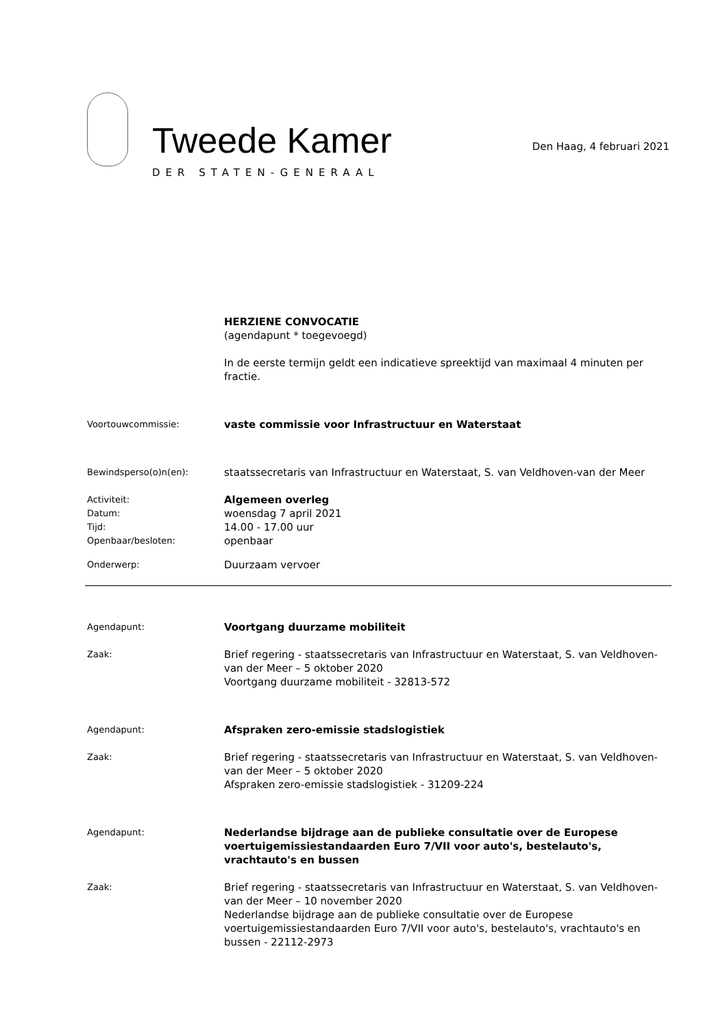Tweede Kamer
DER STATEN-GENERAAL
Den Haag, 4 februari 2021
HERZIENE CONVOCATIE
(agendapunt * toegevoegd)
In de eerste termijn geldt een indicatieve spreektijd van maximaal 4 minuten per fractie.
Voortouwcommissie:
vaste commissie voor Infrastructuur en Waterstaat
Bewindsperso(o)n(en):
staatssecretaris van Infrastructuur en Waterstaat, S. van Veldhoven-van der Meer
Activiteit:
Datum:
Tijd:
Openbaar/besloten:
Algemeen overleg
woensdag 7 april 2021
14.00 - 17.00 uur
openbaar
Onderwerp:
Duurzaam vervoer
Agendapunt:
Voortgang duurzame mobiliteit
Zaak:
Brief regering - staatssecretaris van Infrastructuur en Waterstaat, S. van Veldhoven-van der Meer – 5 oktober 2020
Voortgang duurzame mobiliteit - 32813-572
Agendapunt:
Afspraken zero-emissie stadslogistiek
Zaak:
Brief regering - staatssecretaris van Infrastructuur en Waterstaat, S. van Veldhoven-van der Meer – 5 oktober 2020
Afspraken zero-emissie stadslogistiek - 31209-224
Agendapunt:
Nederlandse bijdrage aan de publieke consultatie over de Europese voertuigemissiestandaarden Euro 7/VII voor auto's, bestelauto's, vrachtauto's en bussen
Zaak:
Brief regering - staatssecretaris van Infrastructuur en Waterstaat, S. van Veldhoven-van der Meer – 10 november 2020
Nederlandse bijdrage aan de publieke consultatie over de Europese voertuigemissiestandaarden Euro 7/VII voor auto's, bestelauto's, vrachtauto's en bussen - 22112-2973